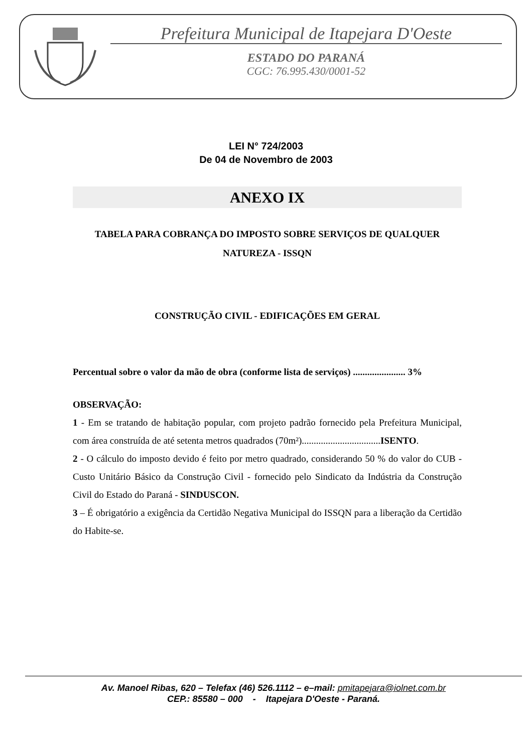Prefeitura Municipal de Itapejara D'Oeste
ESTADO DO PARANÁ
CGC: 76.995.430/0001-52
LEI N° 724/2003
De 04 de Novembro de 2003
ANEXO IX
TABELA PARA COBRANÇA DO IMPOSTO SOBRE SERVIÇOS DE QUALQUER NATUREZA - ISSQN
CONSTRUÇÃO CIVIL - EDIFICAÇÕES EM GERAL
Percentual sobre o valor da mão de obra (conforme lista de serviços) ...................... 3%
OBSERVAÇÃO:
1 - Em se tratando de habitação popular, com projeto padrão fornecido pela Prefeitura Municipal, com área construída de até setenta metros quadrados (70m²).................................ISENTO.
2 - O cálculo do imposto devido é feito por metro quadrado, considerando 50 % do valor do CUB - Custo Unitário Básico da Construção Civil - fornecido pelo Sindicato da Indústria da Construção Civil do Estado do Paraná - SINDUSCON.
3 – É obrigatório a exigência da Certidão Negativa Municipal do ISSQN para a liberação da Certidão do Habite-se.
Av. Manoel Ribas, 620 – Telefax (46) 526.1112 – e–mail: pmitapejara@iolnet.com.br
CEP.: 85580 – 000 - Itapejara D'Oeste - Paraná.